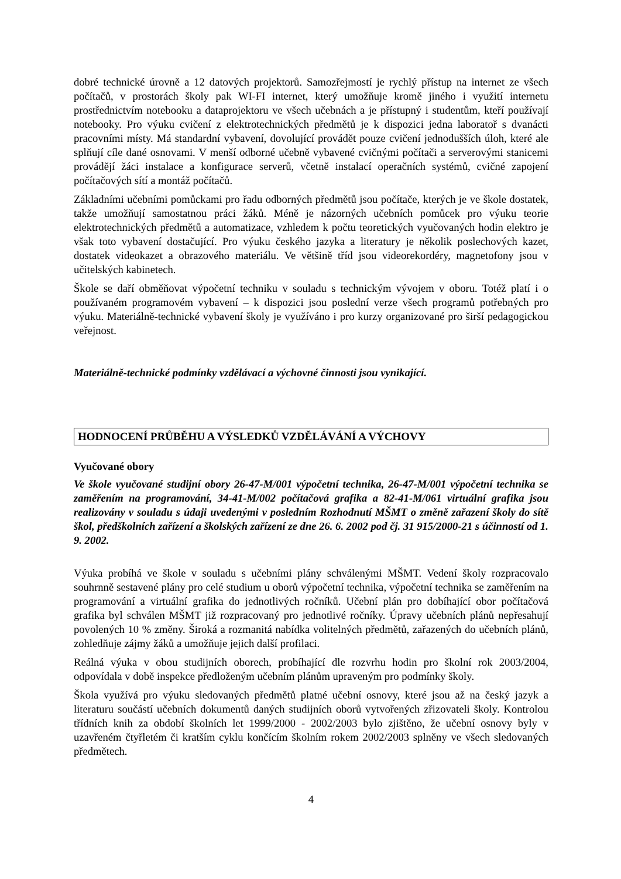dobré technické úrovně a 12 datových projektorů. Samozřejmostí je rychlý přístup na internet ze všech počítačů, v prostorách školy pak WI-FI internet, který umožňuje kromě jiného i využití internetu prostřednictvím notebooku a dataprojektoru ve všech učebnách a je přístupný i studentům, kteří používají notebooky. Pro výuku cvičení z elektrotechnických předmětů je k dispozici jedna laboratoř s dvanácti pracovními místy. Má standardní vybavení, dovolující provádět pouze cvičení jednodušších úloh, které ale splňují cíle dané osnovami. V menší odborné učebně vybavené cvičnými počítači a serverovými stanicemi provádějí žáci instalace a konfigurace serverů, včetně instalací operačních systémů, cvičné zapojení počítačových sítí a montáž počítačů.
Základními učebními pomůckami pro řadu odborných předmětů jsou počítače, kterých je ve škole dostatek, takže umožňují samostatnou práci žáků. Méně je názorných učebních pomůcek pro výuku teorie elektrotechnických předmětů a automatizace, vzhledem k počtu teoretických vyučovaných hodin elektro je však toto vybavení dostačující. Pro výuku českého jazyka a literatury je několik poslechových kazet, dostatek videokazet a obrazového materiálu. Ve většině tříd jsou videorekordéry, magnetofony jsou v učitelských kabinetech.
Škole se daří obměňovat výpočetní techniku v souladu s technickým vývojem v oboru. Totéž platí i o používaném programovém vybavení – k dispozici jsou poslední verze všech programů potřebných pro výuku. Materiálně-technické vybavení školy je využíváno i pro kurzy organizované pro širší pedagogickou veřejnost.
Materiálně-technické podmínky vzdělávací a výchovné činnosti jsou vynikající.
HODNOCENÍ PRŮBĚHU A VÝSLEDKŮ VZDĚLÁVÁNÍ A VÝCHOVY
Vyučované obory
Ve škole vyučované studijní obory 26-47-M/001 výpočetní technika, 26-47-M/001 výpočetní technika se zaměřením na programování, 34-41-M/002 počítačová grafika a 82-41-M/061 virtuální grafika jsou realizovány v souladu s údaji uvedenými v posledním Rozhodnutí MŠMT o změně zařazení školy do sítě škol, předškolních zařízení a školských zařízení ze dne 26. 6. 2002 pod čj. 31 915/2000-21 s účinností od 1. 9. 2002.
Výuka probíhá ve škole v souladu s učebními plány schválenými MŠMT. Vedení školy rozpracovalo souhrnně sestavené plány pro celé studium u oborů výpočetní technika, výpočetní technika se zaměřením na programování a virtuální grafika do jednotlivých ročníků. Učební plán pro dobíhající obor počítačová grafika byl schválen MŠMT již rozpracovaný pro jednotlivé ročníky. Úpravy učebních plánů nepřesahují povolených 10 % změny. Široká a rozmanitá nabídka volitelných předmětů, zařazených do učebních plánů, zohledňuje zájmy žáků a umožňuje jejich další profilaci.
Reálná výuka v obou studijních oborech, probíhající dle rozvrhu hodin pro školní rok 2003/2004, odpovídala v době inspekce předloženým učebním plánům upraveným pro podmínky školy.
Škola využívá pro výuku sledovaných předmětů platné učební osnovy, které jsou až na český jazyk a literaturu součástí učebních dokumentů daných studijních oborů vytvořených zřizovateli školy. Kontrolou třídních knih za období školních let 1999/2000 - 2002/2003 bylo zjištěno, že učební osnovy byly v uzavřeném čtyřletém či kratším cyklu končícím školním rokem 2002/2003 splněny ve všech sledovaných předmětech.
4